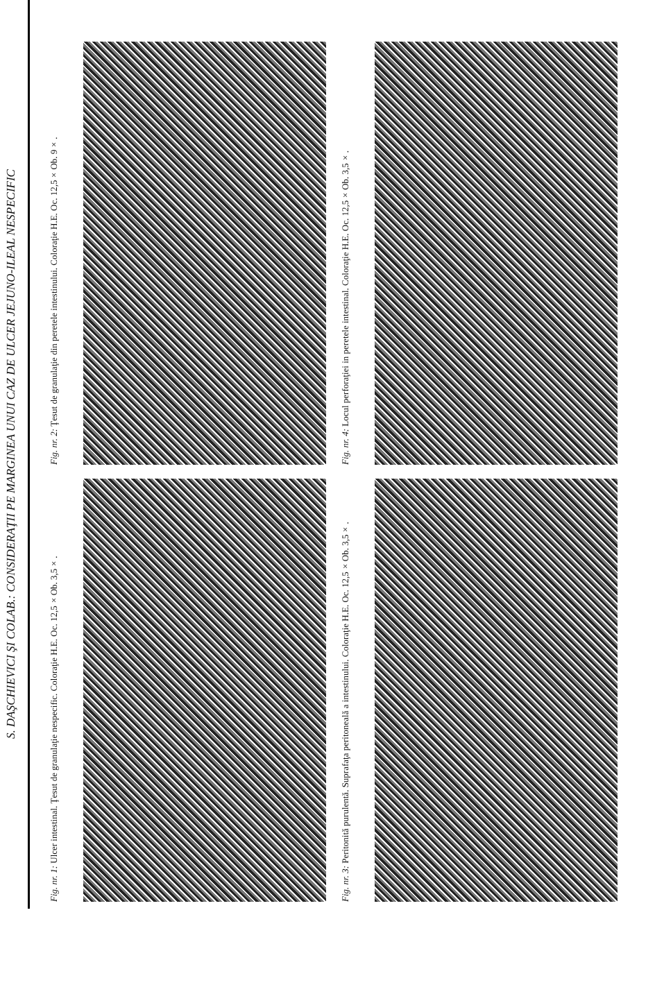S. DAŞCHIEVICI ŞI COLAB.: CONSIDERAŢII PE MARGINEA UNUI CAZ DE ULCER JEJUNO-ILEAL NESPECIFIC
Fig. nr. 2: Ţesut de granulaţie din peretele intestinului. Coloraţie H.E. Oc. 12,5×Ob. 9×.
Fig. nr. 4: Locul perforaţiei in peretele intestinal. Coloraţie H.E. Oc. 12,5×Ob. 3,5×.
Fig. nr. 1: Ulcer intestinal. Ţesut de granulaţie nespecific. Coloraţie H.E. Oc. 12,5×Ob. 3,5×.
Fig. nr. 3: Peritonită purulentă. Suprafaţa peritoneală a intestinului. Coloraţie H.E. Oc. 12,5×Ob. 3,5×.